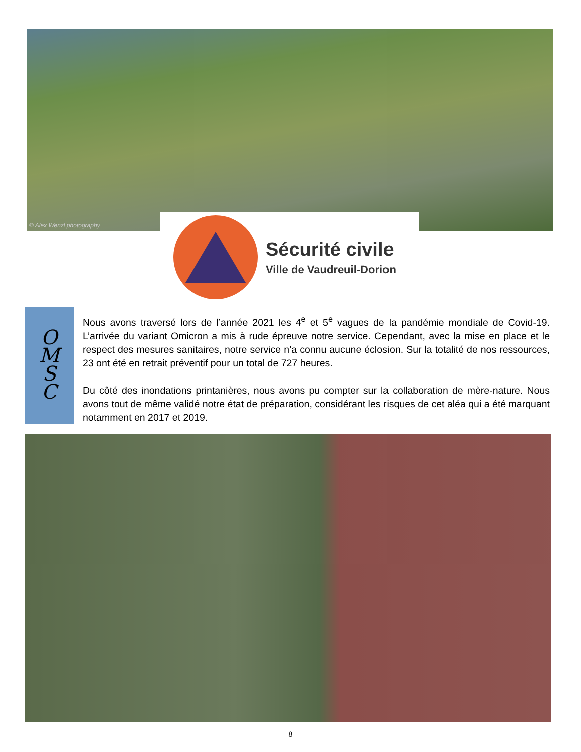© Alex Wenzl photography
Sécurité civile
Ville de Vaudreuil-Dorion
O
M
S
C
Nous avons traversé lors de l’année 2021 les 4<sup>e</sup> et 5<sup>e</sup> vagues de la pandémie mondiale de Covid-19. L’arrivée du variant Omicron a mis à rude épreuve notre service. Cependant, avec la mise en place et le respect des mesures sanitaires, notre service n’a connu aucune éclosion. Sur la totalité de nos ressources, 23 ont été en retrait préventif pour un total de 727 heures.
Du côté des inondations printanières, nous avons pu compter sur la collaboration de mère-nature. Nous avons tout de même validé notre état de préparation, considérant les risques de cet aléa qui a été marquant notamment en 2017 et 2019.
8